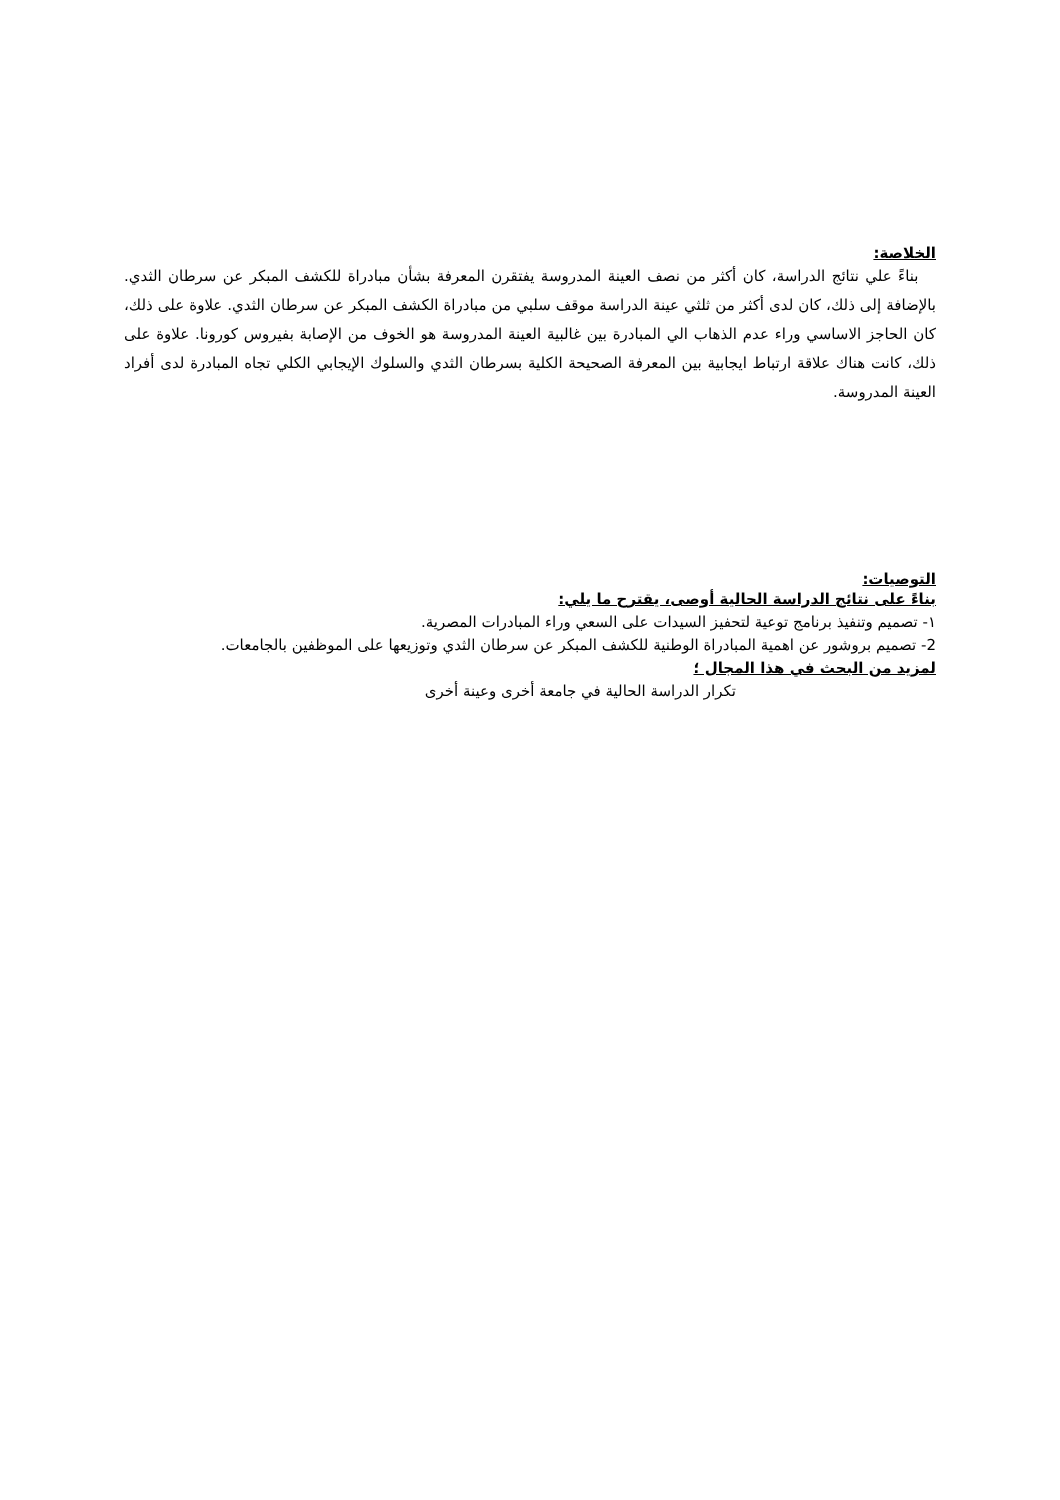الخلاصة:
بناءً علي نتائج الدراسة، كان أكثر من نصف العينة المدروسة يفتقرن المعرفة بشأن مبادراة للكشف المبكر عن سرطان الثدي. بالإضافة إلى ذلك، كان لدى أكثر من ثلثي عينة الدراسة موقف سلبي من مبادراة الكشف المبكر عن سرطان الثدي. علاوة على ذلك، كان الحاجز الاساسي وراء عدم الذهاب الي المبادرة بين غالبية العينة المدروسة هو الخوف من الإصابة بفيروس كورونا. علاوة على ذلك، كانت هناك علاقة ارتباط ايجابية بين المعرفة الصحيحة الكلية بسرطان الثدي والسلوك الإيجابي الكلي تجاه المبادرة لدى أفراد العينة المدروسة.
التوصيات:
بناءً على نتائج الدراسة الحالية أوصى، يقترح ما يلي:
١- تصميم وتنفيذ برنامج توعية لتحفيز السيدات على السعي وراء المبادرات المصرية.
2- تصميم بروشور عن اهمية المبادراة الوطنية للكشف المبكر عن سرطان الثدي وتوزيعها على الموظفين بالجامعات.
لمزيد من البحث في هذا المجال ؛
تكرار الدراسة الحالية في جامعة أخرى وعينة أخرى